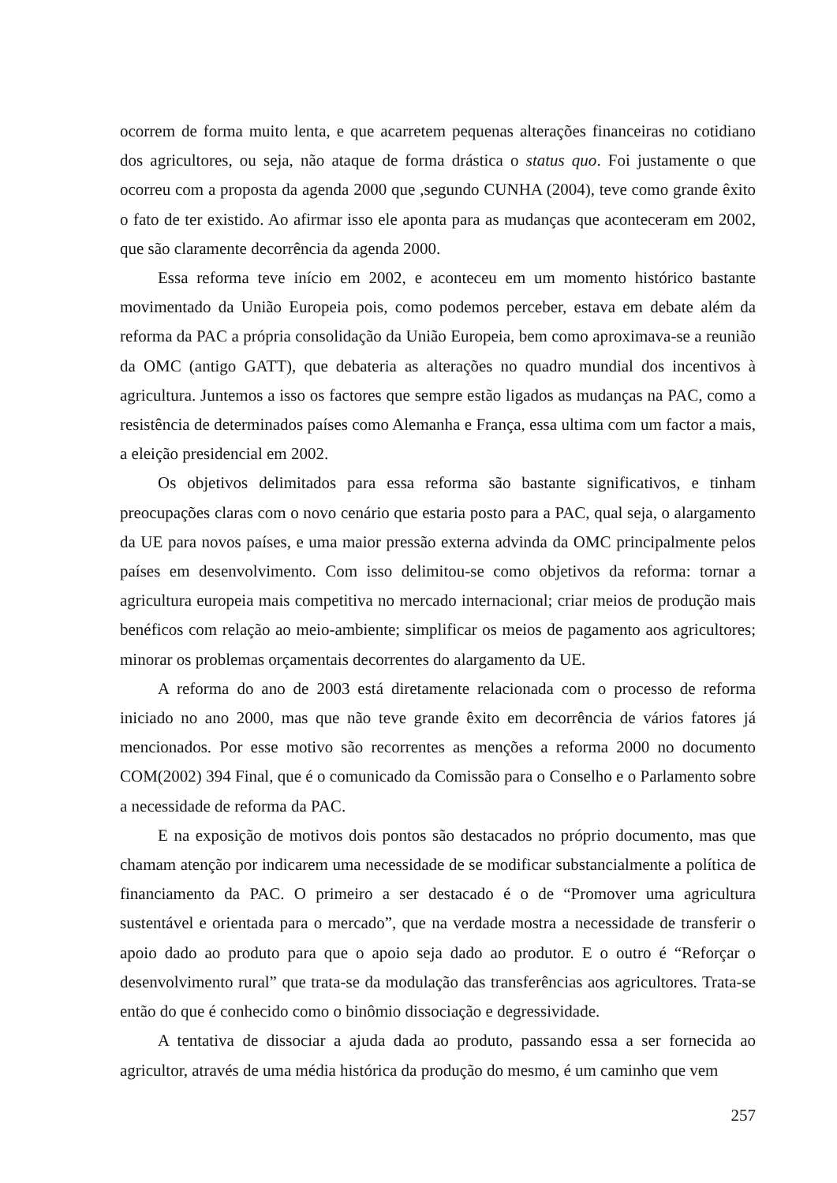ocorrem de forma muito lenta, e que acarretem pequenas alterações financeiras no cotidiano dos agricultores, ou seja, não ataque de forma drástica o status quo. Foi justamente o que ocorreu com a proposta da agenda 2000 que ,segundo CUNHA (2004), teve como grande êxito o fato de ter existido. Ao afirmar isso ele aponta para as mudanças que aconteceram em 2002, que são claramente decorrência da agenda 2000.
Essa reforma teve início em 2002, e aconteceu em um momento histórico bastante movimentado da União Europeia pois, como podemos perceber, estava em debate além da reforma da PAC a própria consolidação da União Europeia, bem como aproximava-se a reunião da OMC (antigo GATT), que debateria as alterações no quadro mundial dos incentivos à agricultura. Juntemos a isso os factores que sempre estão ligados as mudanças na PAC, como a resistência de determinados países como Alemanha e França, essa ultima com um factor a mais, a eleição presidencial em 2002.
Os objetivos delimitados para essa reforma são bastante significativos, e tinham preocupações claras com o novo cenário que estaria posto para a PAC, qual seja, o alargamento da UE para novos países, e uma maior pressão externa advinda da OMC principalmente pelos países em desenvolvimento. Com isso delimitou-se como objetivos da reforma: tornar a agricultura europeia mais competitiva no mercado internacional; criar meios de produção mais benéficos com relação ao meio-ambiente; simplificar os meios de pagamento aos agricultores; minorar os problemas orçamentais decorrentes do alargamento da UE.
A reforma do ano de 2003 está diretamente relacionada com o processo de reforma iniciado no ano 2000, mas que não teve grande êxito em decorrência de vários fatores já mencionados. Por esse motivo são recorrentes as menções a reforma 2000 no documento COM(2002) 394 Final, que é o comunicado da Comissão para o Conselho e o Parlamento sobre a necessidade de reforma da PAC.
E na exposição de motivos dois pontos são destacados no próprio documento, mas que chamam atenção por indicarem uma necessidade de se modificar substancialmente a política de financiamento da PAC. O primeiro a ser destacado é o de “Promover uma agricultura sustentável e orientada para o mercado”, que na verdade mostra a necessidade de transferir o apoio dado ao produto para que o apoio seja dado ao produtor. E o outro é “Reforçar o desenvolvimento rural” que trata-se da modulação das transferências aos agricultores. Trata-se então do que é conhecido como o binômio dissociação e degressividade.
A tentativa de dissociar a ajuda dada ao produto, passando essa a ser fornecida ao agricultor, através de uma média histórica da produção do mesmo, é um caminho que vem
257